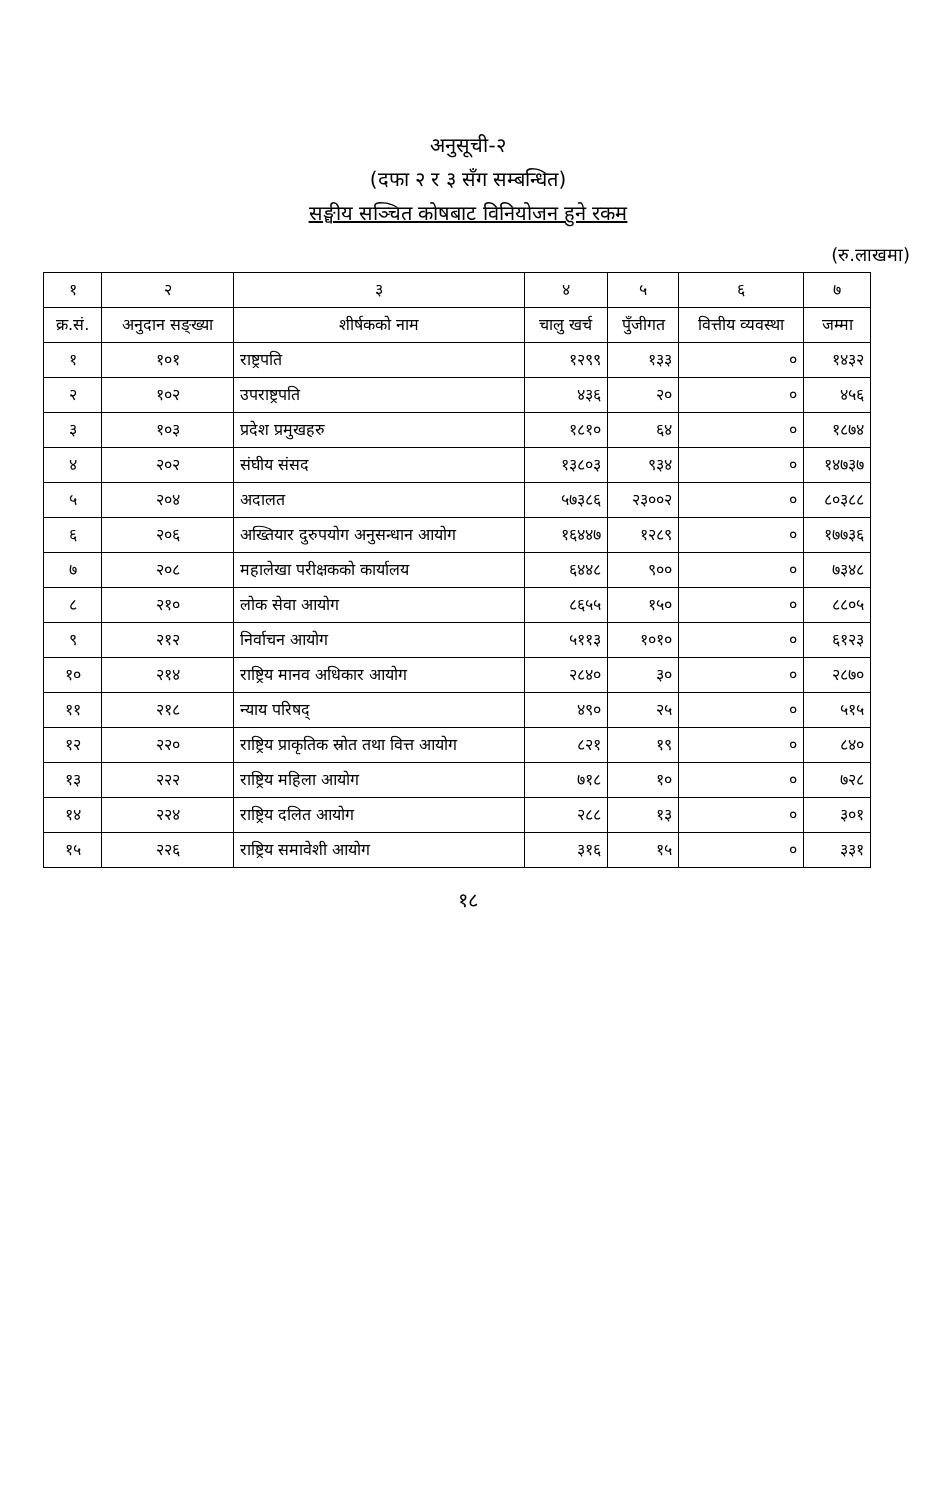अनुसूची-२
(दफा २ र ३ सँग सम्बन्धित)
सङ्घीय सञ्चित कोषबाट विनियोजन हुने रकम
(रु.लाखमा)
| १ | २ | ३ | ४ | ५ | ६ | ७ |
| --- | --- | --- | --- | --- | --- | --- |
| क्र.सं. | अनुदान सङ्ख्या | शीर्षकको नाम | चालु खर्च | पुँजीगत | वित्तीय व्यवस्था | जम्मा |
| १ | १०१ | राष्ट्रपति | १२९९ | १३३ | ० | १४३२ |
| २ | १०२ | उपराष्ट्रपति | ४३६ | २० | ० | ४५६ |
| ३ | १०३ | प्रदेश प्रमुखहरु | १८१० | ६४ | ० | १८७४ |
| ४ | २०२ | संघीय संसद | १३८०३ | ९३४ | ० | १४७३७ |
| ५ | २०४ | अदालत | ५७३८६ | २३००२ | ० | ८०३८८ |
| ६ | २०६ | अख्तियार दुरुपयोग अनुसन्धान आयोग | १६४४७ | १२८९ | ० | १७७३६ |
| ७ | २०८ | महालेखा परीक्षकको कार्यालय | ६४४८ | ९०० | ० | ७३४८ |
| ८ | २१० | लोक सेवा आयोग | ८६५५ | १५० | ० | ८८०५ |
| ९ | २१२ | निर्वाचन आयोग | ५११३ | १०१० | ० | ६१२३ |
| १० | २१४ | राष्ट्रिय मानव अधिकार आयोग | २८४० | ३० | ० | २८७० |
| ११ | २१८ | न्याय परिषद् | ४९० | २५ | ० | ५१५ |
| १२ | २२० | राष्ट्रिय प्राकृतिक स्रोत तथा वित्त आयोग | ८२१ | १९ | ० | ८४० |
| १३ | २२२ | राष्ट्रिय महिला आयोग | ७१८ | १० | ० | ७२८ |
| १४ | २२४ | राष्ट्रिय दलित आयोग | २८८ | १३ | ० | ३०१ |
| १५ | २२६ | राष्ट्रिय समावेशी आयोग | ३१६ | १५ | ० | ३३१ |
१८